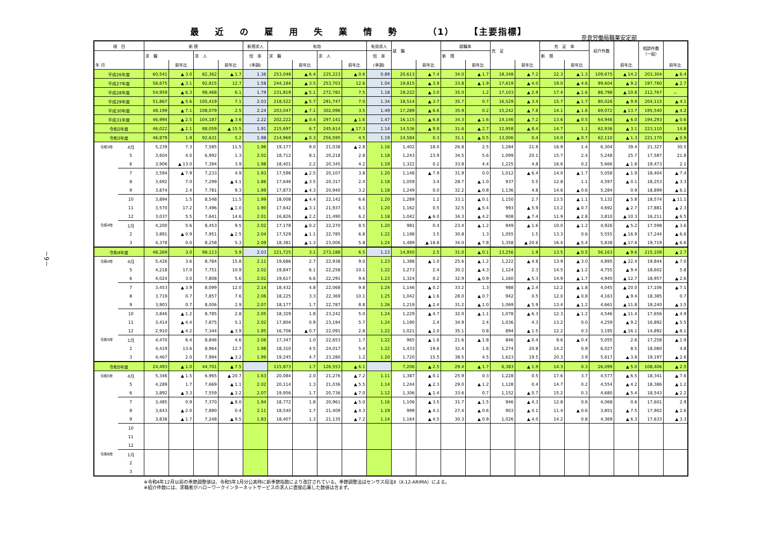最近の雇用失業情勢 （1） 【主要指標】
奈良労働局職業安定部
－9－
| 項 目 | | 新 規 | | | | 新規求人 | 有効 | | | | 有効求人 | 就 職 | | 就職率 | | 充 足 | | 充 足 率 | | 紹介件数 | | 相談件数 （一般） | |
| --- | --- | --- | --- | --- | --- | --- | --- | --- | --- | --- | --- | --- | --- | --- | --- | --- | --- | --- | --- | --- | --- | --- | --- |
| | | 求 職 | | 求 人 | | 倍 率 | 求 職 | | 求 人 | | 倍 率 | | | 新 規 | | | | 新 規 | | | | | |
| 年 月 | | | 前年比 | | 前年比 | (季調) | | 前年比 | | 前年比 | (季調) | | 前年比 | | 前年比 | | 前年比 | | 前年比 | | 前年比 | | 前年比 |
| 平成26年度 | | 60,541 | ▲ 3.0 | 82,362 | ▲ 1.7 | 1.36 | 253,048 | ▲ 6.4 | 225,223 | ▲ 0.6 | 0.89 | 20,613 | ▲ 7.4 | 34.0 | ▲ 1.7 | 18,348 | ▲ 7.2 | 22.3 | ▲ 1.3 | 109,675 | ▲ 14.2 | 203,304 | ▲ 6.4 |
| 平成27年度 | | 58,675 | ▲ 3.1 | 92,815 | 12.7 | 1.58 | 244,184 | ▲ 3.5 | 253,703 | 12.6 | 1.04 | 19,815 | ▲ 3.9 | 33.8 | ▲ 1.9 | 17,619 | ▲ 4.0 | 19.0 | ▲ 4.6 | 99,604 | ▲ 9.2 | 197,780 | ▲ 2.7 |
| 平成28年度 | | 54,959 | ▲ 6.3 | 98,468 | 6.1 | 1.79 | 231,819 | ▲ 5.1 | 272,781 | 7.5 | 1.18 | 19,222 | ▲ 3.0 | 35.0 | 1.2 | 17,103 | ▲ 2.9 | 17.4 | ▲ 1.6 | 88,798 | ▲ 10.8 | 212,767 | － |
| 平成29年度 | | 51,867 | ▲ 5.6 | 105,419 | 7.1 | 2.03 | 218,522 | ▲ 5.7 | 291,747 | 7.0 | 1.34 | 18,514 | ▲ 3.7 | 35.7 | 0.7 | 16,529 | ▲ 3.4 | 15.7 | ▲ 1.7 | 80,026 | ▲ 9.9 | 204,115 | ▲ 4.1 |
| 平成30年度 | | 48,199 | ▲ 7.1 | 108,079 | 2.5 | 2.24 | 203,047 | ▲ 7.1 | 302,096 | 3.5 | 1.49 | 17,289 | ▲ 6.6 | 35.9 | 0.2 | 15,242 | ▲ 7.8 | 14.1 | ▲ 1.6 | 69,072 | ▲ 13.7 | 195,540 | ▲ 4.2 |
| 平成31年度 | | 46,994 | ▲ 2.5 | 104,187 | ▲ 3.6 | 2.22 | 202,222 | ▲ 0.4 | 297,141 | ▲ 1.6 | 1.47 | 16,115 | ▲ 6.8 | 34.3 | ▲ 1.6 | 14,146 | ▲ 7.2 | 13.6 | ▲ 0.5 | 64,946 | ▲ 6.0 | 194,293 | ▲ 0.6 |
| 令和2年度 | | 46,022 | ▲ 2.1 | 88,059 | ▲ 15.5 | 1.91 | 215,697 | 6.7 | 245,614 | ▲ 17.3 | 1.14 | 14,536 | ▲ 9.8 | 31.6 | ▲ 2.7 | 12,958 | ▲ 8.4 | 14.7 | 1.1 | 62,936 | ▲ 3.1 | 223,110 | 14.8 |
| 令和3年度 | | 46,879 | 1.9 | 92,631 | 5.2 | 1.98 | 214,969 | ▲ 0.3 | 256,595 | 4.5 | 1.19 | 14,584 | 0.3 | 31.1 | ▲ 0.5 | 13,006 | 0.4 | 14.0 | ▲ 0.7 | 62,110 | ▲ 1.3 | 221,170 | ▲ 0.9 |
| 令和3年 | 4月 | 5,239 | 7.3 | 7,585 | 11.5 | 1.96 | 19,177 | 9.0 | 21,038 | ▲ 2.8 | 1.16 | 1,402 | 18.0 | 26.8 | 2.5 | 1,284 | 21.9 | 16.9 | 1.4 | 6,304 | 39.4 | 21,327 | 30.5 |
| | 5 | 3,604 | 4.0 | 6,992 | 1.3 | 2.02 | 18,712 | 8.1 | 20,218 | 2.8 | 1.18 | 1,243 | 23.9 | 34.5 | 5.6 | 1,099 | 20.1 | 15.7 | 2.4 | 5,248 | 25.7 | 17,587 | 21.8 |
| | 6 | 3,906 | ▲ 13.0 | 7,394 | 3.9 | 1.98 | 18,401 | 2.2 | 20,345 | 4.2 | 1.19 | 1,322 | 0.2 | 33.8 | 4.4 | 1,225 | 4.8 | 16.6 | 0.2 | 5,666 | ▲ 1.8 | 19,473 | 2.1 |
| | 7 | 3,594 | ▲ 7.9 | 7,233 | 4.9 | 1.93 | 17,596 | ▲ 2.5 | 20,107 | 3.8 | 1.20 | 1,148 | ▲ 7.9 | 31.9 | 0.0 | 1,012 | ▲ 6.4 | 14.0 | ▲ 1.7 | 5,058 | ▲ 1.9 | 18,404 | ▲ 7.4 |
| | 8 | 3,692 | 7.0 | 7,299 | ▲ 4.1 | 1.86 | 17,646 | ▲ 3.5 | 20,317 | 2.4 | 1.18 | 1,059 | 3.4 | 28.7 | ▲ 1.0 | 937 | 5.5 | 12.8 | 1.1 | 4,597 | ▲ 0.1 | 18,253 | ▲ 3.3 |
| | 9 | 3,874 | 2.4 | 7,781 | 9.3 | 1.99 | 17,873 | ▲ 4.3 | 20,940 | 3.2 | 1.18 | 1,249 | 0.0 | 32.2 | ▲ 0.8 | 1,136 | 4.8 | 14.6 | ▲ 0.6 | 5,284 | 0.9 | 18,899 | ▲ 6.1 |
| | 10 | 3,894 | 1.5 | 8,548 | 11.5 | 1.99 | 18,008 | ▲ 4.4 | 22,142 | 6.6 | 1.20 | 1,289 | 1.2 | 33.1 | ▲ 0.1 | 1,150 | 2.7 | 13.5 | ▲ 1.1 | 5,132 | ▲ 5.8 | 18,574 | ▲ 11.1 |
| | 11 | 3,570 | 17.2 | 7,496 | ▲ 1.0 | 1.90 | 17,642 | ▲ 3.1 | 21,937 | 6.1 | 1.20 | 1,162 | 0.5 | 32.5 | ▲ 5.4 | 993 | ▲ 5.9 | 13.2 | ▲ 0.7 | 4,692 | ▲ 2.7 | 17,881 | ▲ 2.3 |
| | 12 | 3,037 | 5.5 | 7,641 | 14.6 | 2.01 | 16,826 | ▲ 2.2 | 21,490 | 6.2 | 1.18 | 1,042 | ▲ 6.0 | 34.3 | ▲ 4.2 | 908 | ▲ 7.4 | 11.9 | ▲ 2.8 | 3,810 | ▲ 10.3 | 16,211 | ▲ 6.5 |
| 令和4年 | 1月 | 4,200 | 5.6 | 8,453 | 9.5 | 2.02 | 17,178 | ▲ 0.2 | 22,270 | 8.5 | 1.20 | 981 | 0.4 | 23.4 | ▲ 1.2 | 849 | ▲ 1.6 | 10.0 | ▲ 1.2 | 4,926 | ▲ 5.2 | 17,598 | ▲ 3.6 |
| | 2 | 3,891 | ▲ 0.9 | 7,951 | ▲ 2.5 | 2.04 | 17,529 | ▲ 1.1 | 22,785 | 6.8 | 1.22 | 1,198 | 3.5 | 30.8 | 1.3 | 1,055 | 1.5 | 13.3 | 0.6 | 5,555 | ▲ 16.9 | 17,244 | ▲ 6.6 |
| | 3 | 4,378 | 0.0 | 8,258 | 5.3 | 2.09 | 18,381 | ▲ 1.3 | 23,006 | 5.8 | 1.24 | 1,489 | ▲ 18.8 | 34.0 | ▲ 7.8 | 1,358 | ▲ 20.6 | 16.4 | ▲ 5.4 | 5,838 | ▲ 17.6 | 19,719 | ▲ 6.6 |
| 令和4年度 | | 48,269 | 3.0 | 98,113 | 5.9 | 2.03 | 221,725 | 3.1 | 273,188 | 6.5 | 1.23 | 14,950 | 2.5 | 31.0 | ▲ 0.1 | 13,256 | 1.9 | 13.5 | ▲ 0.5 | 56,163 | ▲ 9.6 | 215,109 | ▲ 2.7 |
| 令和4年 | 4月 | 5,426 | 3.6 | 8,784 | 15.8 | 2.11 | 19,686 | 2.7 | 22,938 | 9.0 | 1.23 | 1,388 | ▲ 1.0 | 25.6 | ▲ 1.2 | 1,222 | ▲ 4.8 | 13.9 | ▲ 3.0 | 4,895 | ▲ 22.4 | 19,844 | ▲ 7.0 |
| | 5 | 4,218 | 17.0 | 7,751 | 10.9 | 2.02 | 19,847 | 6.1 | 22,258 | 10.1 | 1.22 | 1,273 | 2.4 | 30.2 | ▲ 4.3 | 1,124 | 2.3 | 14.5 | ▲ 1.2 | 4,755 | ▲ 9.4 | 18,602 | 5.8 |
| | 6 | 4,024 | 3.0 | 7,808 | 5.6 | 2.02 | 19,617 | 6.6 | 22,291 | 9.6 | 1.23 | 1,324 | 0.2 | 32.9 | ▲ 0.9 | 1,160 | ▲ 5.3 | 14.9 | ▲ 1.7 | 4,945 | ▲ 12.7 | 18,957 | ▲ 2.6 |
| | 7 | 3,453 | ▲ 3.9 | 8,099 | 12.0 | 2.14 | 18,432 | 4.8 | 22,068 | 9.8 | 1.24 | 1,146 | ▲ 0.2 | 33.2 | 1.3 | 988 | ▲ 2.4 | 12.2 | ▲ 1.8 | 4,045 | ▲ 20.0 | 17,106 | ▲ 7.1 |
| | 8 | 3,719 | 0.7 | 7,857 | 7.6 | 2.06 | 18,225 | 3.3 | 22,369 | 10.1 | 1.25 | 1,042 | ▲ 1.6 | 28.0 | ▲ 0.7 | 942 | 0.5 | 12.0 | ▲ 0.8 | 4,163 | ▲ 9.4 | 18,385 | 0.7 |
| | 9 | 3,903 | 0.7 | 8,006 | 2.9 | 2.07 | 18,177 | 1.7 | 22,787 | 8.8 | 1.26 | 1,219 | ▲ 2.4 | 31.2 | ▲ 1.0 | 1,069 | ▲ 5.9 | 13.4 | ▲ 1.2 | 4,661 | ▲ 11.8 | 18,240 | ▲ 3.5 |
| | 10 | 3,846 | ▲ 1.2 | 8,785 | 2.8 | 2.05 | 18,329 | 1.8 | 23,242 | 5.0 | 1.24 | 1,229 | ▲ 4.7 | 32.0 | ▲ 1.1 | 1,078 | ▲ 6.3 | 12.3 | ▲ 1.2 | 4,546 | ▲ 11.4 | 17,656 | ▲ 4.9 |
| | 11 | 3,414 | ▲ 4.4 | 7,875 | 5.1 | 2.02 | 17,804 | 0.9 | 23,194 | 5.7 | 1.24 | 1,190 | 2.4 | 34.9 | 2.4 | 1,036 | 4.3 | 13.2 | 0.0 | 4,259 | ▲ 9.2 | 16,892 | ▲ 5.5 |
| | 12 | 2,910 | ▲ 4.2 | 7,344 | ▲ 3.9 | 1.95 | 16,706 | ▲ 0.7 | 22,091 | 2.8 | 1.22 | 1,021 | ▲ 2.0 | 35.1 | 0.8 | 894 | ▲ 1.5 | 12.2 | 0.3 | 3,195 | ▲ 16.1 | 14,892 | ▲ 8.1 |
| 令和5年 | 1月 | 4,470 | 6.4 | 8,846 | 4.6 | 2.06 | 17,347 | 1.0 | 22,653 | 1.7 | 1.22 | 965 | ▲ 1.6 | 21.6 | ▲ 1.8 | 846 | ▲ 0.4 | 9.6 | ▲ 0.4 | 5,055 | 2.6 | 17,258 | ▲ 1.9 |
| | 2 | 4,419 | 13.6 | 8,964 | 12.7 | 1.98 | 18,310 | 4.5 | 24,017 | 5.4 | 1.22 | 1,433 | 19.6 | 32.4 | 1.6 | 1,274 | 20.8 | 14.2 | 0.9 | 6,027 | 8.5 | 18,080 | 4.8 |
| | 3 | 4,467 | 2.0 | 7,994 | ▲ 3.2 | 1.99 | 19,245 | 4.7 | 23,280 | 1.2 | 1.20 | 1,720 | 15.5 | 38.5 | 4.5 | 1,623 | 19.5 | 20.3 | 3.9 | 5,617 | ▲ 3.8 | 19,197 | ▲ 2.6 |
| 令和5年度 | | 24,493 | ▲ 1.0 | 44,701 | ▲ 7.5 | | 115,873 | 1.7 | 126,553 | ▲ 6.1 | | 7,206 | ▲ 2.5 | 29.4 | ▲ 1.7 | 6,383 | ▲ 1.9 | 14.3 | 0.3 | 26,099 | ▲ 5.0 | 108,406 | ▲ 2.5 |
| 令和5年 | 4月 | 5,346 | ▲ 1.5 | 6,965 | ▲ 20.7 | 1.63 | 20,084 | 2.0 | 21,276 | ▲ 7.2 | 1.11 | 1,387 | ▲ 0.1 | 25.9 | 0.3 | 1,228 | 0.5 | 17.6 | 3.7 | 4,577 | ▲ 6.5 | 18,341 | ▲ 7.6 |
| | 5 | 4,289 | 1.7 | 7,669 | ▲ 1.1 | 2.02 | 20,114 | 1.3 | 21,036 | ▲ 5.5 | 1.14 | 1,244 | ▲ 2.3 | 29.0 | ▲ 1.2 | 1,128 | 0.4 | 14.7 | 0.2 | 4,554 | ▲ 4.2 | 18,386 | ▲ 1.2 |
| | 6 | 3,892 | ▲ 3.3 | 7,559 | ▲ 3.2 | 2.07 | 19,956 | 1.7 | 20,736 | ▲ 7.0 | 1.12 | 1,306 | ▲ 1.4 | 33.6 | 0.7 | 1,152 | ▲ 0.7 | 15.2 | 0.3 | 4,680 | ▲ 5.4 | 18,543 | ▲ 2.2 |
| | 7 | 3,485 | 0.9 | 7,370 | ▲ 9.0 | 1.94 | 18,772 | 1.8 | 20,961 | ▲ 5.0 | 1.16 | 1,106 | ▲ 3.5 | 31.7 | ▲ 1.5 | 946 | ▲ 4.3 | 12.8 | 0.6 | 4,068 | 0.6 | 17,601 | 2.9 |
| | 8 | 3,643 | ▲ 2.0 | 7,890 | 0.4 | 2.11 | 18,540 | 1.7 | 21,409 | ▲ 4.3 | 1.19 | 999 | ▲ 4.1 | 27.4 | ▲ 0.6 | 903 | ▲ 4.1 | 11.4 | ▲ 0.6 | 3,851 | ▲ 7.5 | 17,902 | ▲ 2.6 |
| | 9 | 3,838 | ▲ 1.7 | 7,248 | ▲ 9.5 | 1.83 | 18,407 | 1.3 | 21,135 | ▲ 7.2 | 1.14 | 1,164 | ▲ 4.5 | 30.3 | ▲ 0.9 | 1,026 | ▲ 4.0 | 14.2 | 0.8 | 4,369 | ▲ 6.3 | 17,633 | ▲ 3.3 |
| | 10 | | | | | | | | | | | | | | | | | | | | | | |
| | 11 | | | | | | | | | | | | | | | | | | | | | | |
| | 12 | | | | | | | | | | | | | | | | | | | | | | |
| 令和6年 | 1月 | | | | | | | | | | | | | | | | | | | | | | |
| | 2 | | | | | | | | | | | | | | | | | | | | | | |
| | 3 | | | | | | | | | | | | | | | | | | | | | | |
※令和4年12月以前の季節調整値は、令和5年1月分公表時に新季節指数により改訂されている。季節調整法はセンサス局法Ⅱ（X-12-ARIMA）による。
※紹介件数には、求職者がハローワークインターネットサービスの求人に直接応募した数値は含まず。